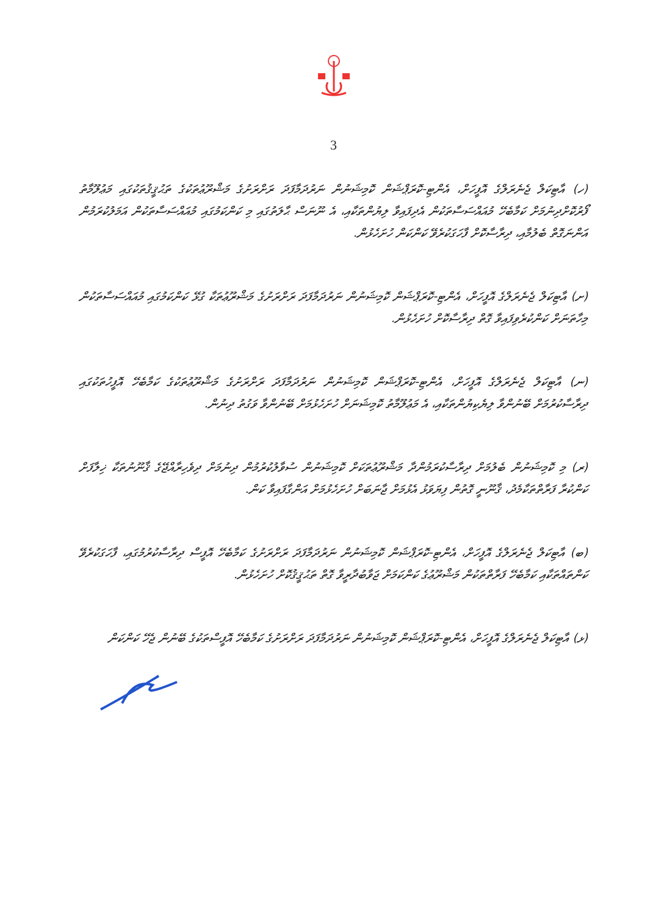3
(ހ) އާޓިކަލް ޖެނެރަލްގެ އޮފީހަށް، އެންޓި-ކޮރަޕްޝަން ކޮމިޝަނުން ނަރުދަމާފަދަ ރަށްރަށުގެ މަޝްރޫޢުތަކުގެ ތަޙުޤީޤުތަކުގައި މަޢުލޫމާތު ފޯރުކޮށްދިނުމަށް ކަމާބެހޭ މުއައްސަސާތަކުން އެދިފައިވާ ލިޔުންތަކާއި، އެ ނޫނަސް ޙާލަތުގައި މި ކަންކަމުގައި މުއައްސަސާތަކުން އަމަލުކުރަމުން އަންނަގޮތް ބެލުމާއި، ދިރާސާކޮށް ފާހަގަކުރެވޭ ކަންކަން ހުށަހެޅުން.
(ށ) އާޓިކަލް ޖެނެރަލްގެ އޮފީހަށް، އެންޓި-ކޮރަޕްޝަން ކޮމިޝަނުން ނަރުދަމާފަދަ ރަށްރަށުގެ މަޝްރޫޢުތަކާ ގުޅޭ ކަންކަމުގައި މުއައްސަސާތަކުން މިހާތަނަށް ކަންކުރެވިފައިވާ ގޮތް ދިރާސާކޮށް ހުށަހެޅުން.
(ނ) އާޓިކަލް ޖެނެރަލްގެ އޮފީހަށް، އެންޓި-ކޮރަޕްޝަން ކޮމިޝަނުން ނަރުދަމާފަދަ ރަށްރަށުގެ މަޝްރޫޢުތަކުގެ ކަމާބެހޭ އޮފީހުތަކުގައި ދިރާސާކުރުމަށް ބޭނުންވާ ލިޔެކިޔުންތަކާއި، އެ މަޢުލޫމާތު ކޮމިޝަނަށް ހުށަހެޅުމަށް ބޭނުންވާ ވަގުތު ދިނުން.
(ރ) މި ކޮމިޝަނުން ބެލުމަށް ދިރާސާކުރަމުންދާ މަޝްރޫޢުތަކަށް ކޮމިޝަނުން ސުވާލުކުރުމުން ދިނުމަށް ދިވެހިރާއްޖޭގެ ޤާނޫނުތަކާ ޚިލާފަށް ކަންކުރާ ފަރާތްތަކާމެދު، ޤާނޫނީ ގޮތުން ފިޔަވަޅު އެޅުމަށް ޖާނަބަށް ހުށަހެޅުމަށް އަންގާފައިވާ ކަން.
(ބ) އާޓިކަލް ޖެނެރަލްގެ އޮފީހަށް، އެންޓި-ކޮރަޕްޝަން ކޮމިޝަނުން ނަރުދަމާފަދަ ރަށްރަށުގެ ކަމާބެހޭ އޮފީސް ދިރާސާކުރުމުގައި، ފާހަގަކުރެވޭ ކަންތައްތަކާއި ކަމާބެހޭ ފަރާތްތަކުން މަޝްރޫޢުގެ ކަންކަމަށް ޖަވާބުދާރީވާ ގޮތް ތަޙުޤީޤުކޮށް ހުށަހެޅުން.
(ޅ) އާޓިކަލް ޖެނެރަލްގެ އޮފީހަށް، އެންޓި-ކޮރަޕްޝަން ކޮމިޝަނުން ނަރުދަމާފަދަ ރަށްރަށުގެ ކަމާބެހޭ އޮފީސްތަކުގެ ބޭނުން ޖެހޭ ކަންކަން